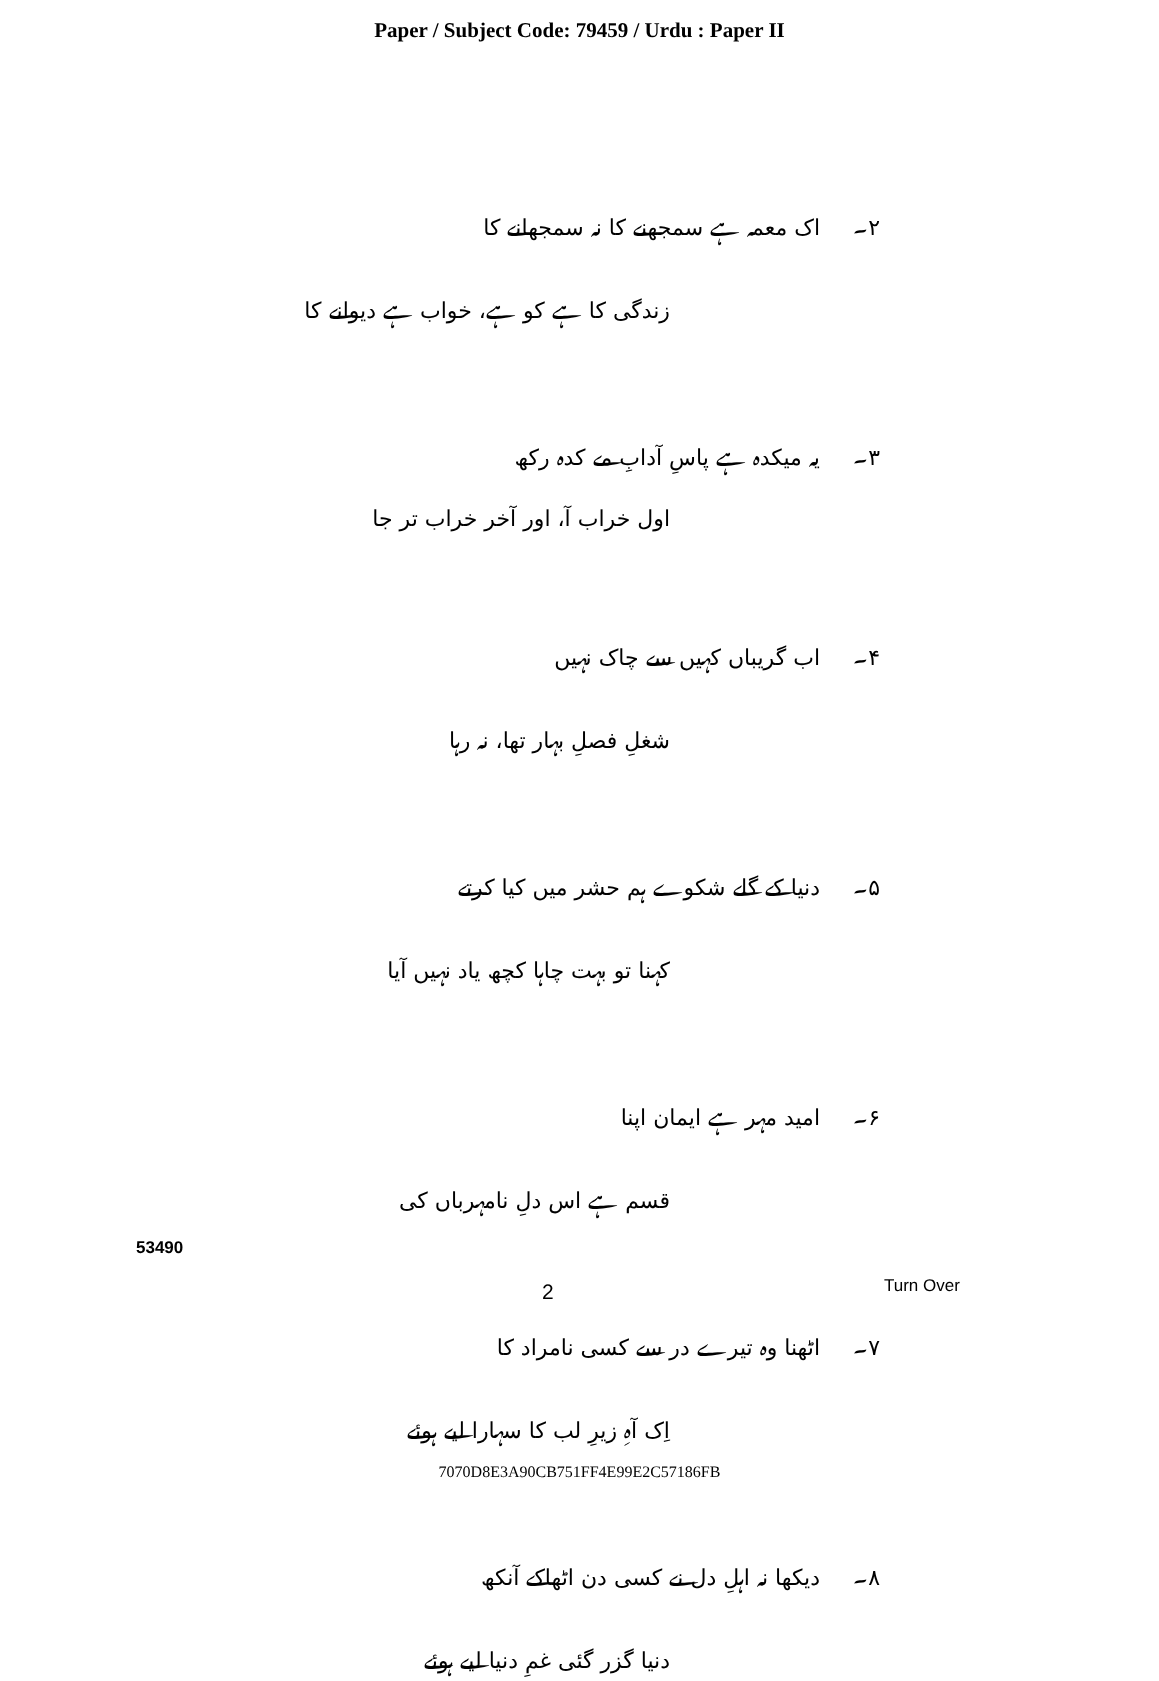Paper / Subject Code: 79459 / Urdu : Paper II
۲۔ اک معمہ ہے سمجھنے کا نہ سمجھانے کا
زندگی کا ہے کو ہے، خواب ہے دیوانے کا
۳۔ یہ میکدہ ہے پاسِ آدابِ مے کدہ رکھ
اول خراب آ، اور آخر خراب تر جا
۴۔ اب گریباں کہیں سے چاک نہیں
شغلِ فصلِ بہار تھا، نہ رہا
۵۔ دنیا کے گلے شکوے ہم حشر میں کیا کرتے
کہنا تو بہت چاہا کچھ یاد نہیں آیا
۶۔ امید مہر ہے ایمان اپنا
قسم ہے اس دلِ نامہرباں کی
۷۔ اٹھنا وہ تیرے در سے کسی نامراد کا
اِک آہِ زیرِ لب کا سہارا لیے ہوئے
۸۔ دیکھا نہ اہلِ دل نے کسی دن اٹھاکے آنکھ
دنیا گزر گئی غمِ دنیا لیے ہوئے
53490
2 Turn Over
7070D8E3A90CB751FF4E99E2C57186FB